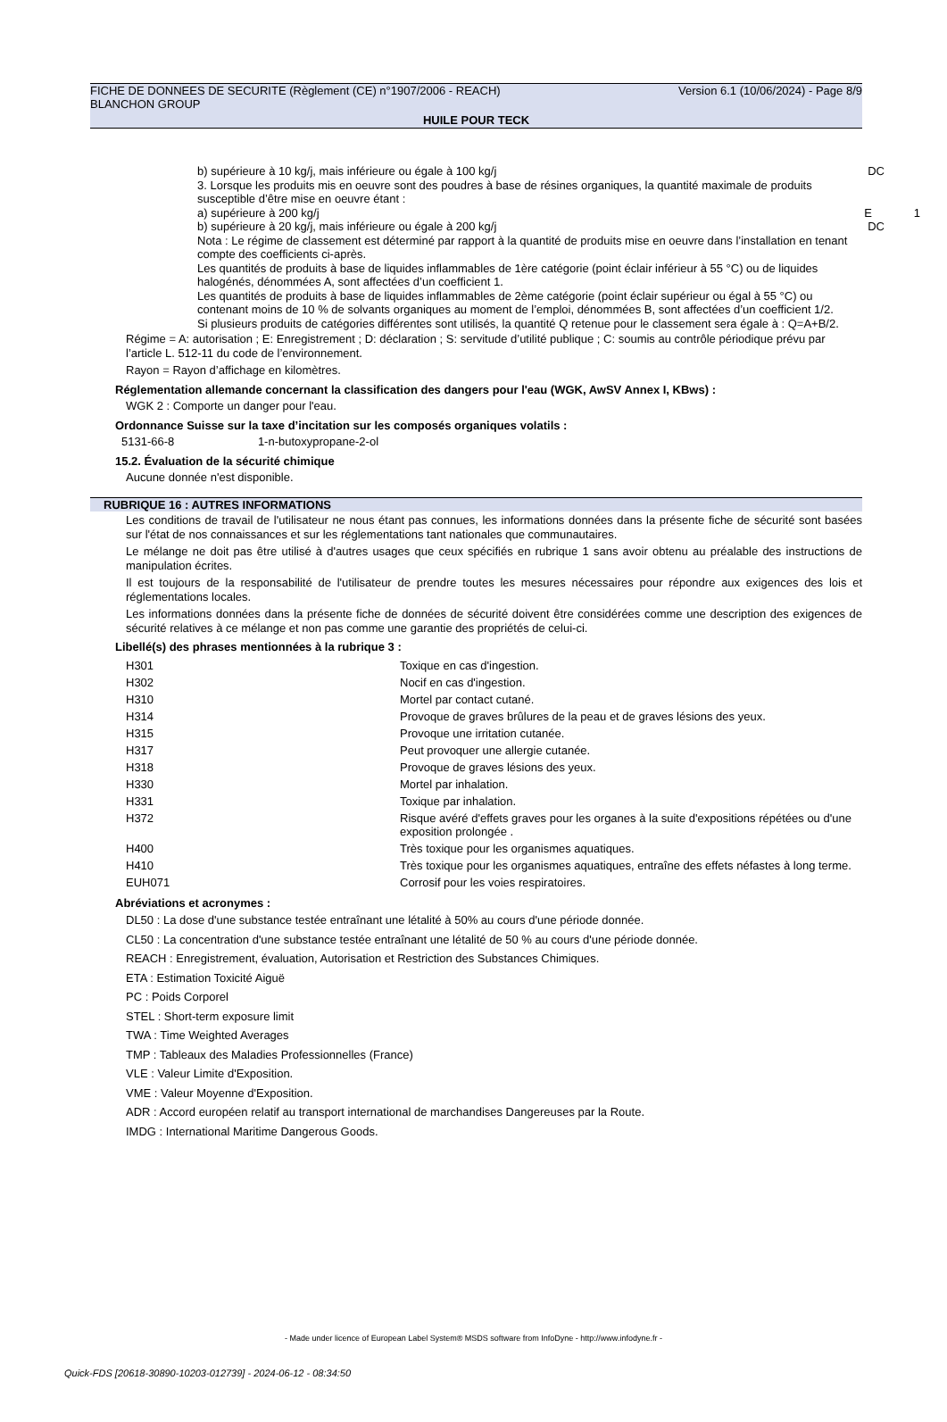FICHE DE DONNEES DE SECURITE (Règlement (CE) n°1907/2006 - REACH) Version 6.1 (10/06/2024) - Page 8/9
BLANCHON GROUP
HUILE POUR TECK
b) supérieure à 10 kg/j, mais inférieure ou égale à 100 kg/j DC
3. Lorsque les produits mis en oeuvre sont des poudres à base de résines organiques, la quantité maximale de produits susceptible d’être mise en oeuvre étant :
a) supérieure à 200 kg/j E 1
b) supérieure à 20 kg/j, mais inférieure ou égale à 200 kg/j DC
Nota : Le régime de classement est déterminé par rapport à la quantité de produits mise en oeuvre dans l’installation en tenant compte des coefficients ci-après.
Les quantités de produits à base de liquides inflammables de 1ère catégorie (point éclair inférieur à 55 °C) ou de liquides halogénés, dénommées A, sont affectées d’un coefficient 1.
Les quantités de produits à base de liquides inflammables de 2ème catégorie (point éclair supérieur ou égal à 55 °C) ou contenant moins de 10 % de solvants organiques au moment de l’emploi, dénommées B, sont affectées d’un coefficient 1/2.
Si plusieurs produits de catégories différentes sont utilisés, la quantité Q retenue pour le classement sera égale à : Q=A+B/2.
Régime = A: autorisation ; E: Enregistrement ; D: déclaration ; S: servitude d’utilité publique ; C: soumis au contrôle périodique prévu par l’article L. 512-11 du code de l’environnement.
Rayon = Rayon d’affichage en kilomètres.
Réglementation allemande concernant la classification des dangers pour l'eau (WGK, AwSV Annex I, KBws) :
WGK 2 : Comporte un danger pour l'eau.
Ordonnance Suisse sur la taxe d’incitation sur les composés organiques volatils :
5131-66-8 1-n-butoxypropane-2-ol
15.2. Évaluation de la sécurité chimique
Aucune donnée n'est disponible.
RUBRIQUE 16 : AUTRES INFORMATIONS
Les conditions de travail de l'utilisateur ne nous étant pas connues, les informations données dans la présente fiche de sécurité sont basées sur l'état de nos connaissances et sur les réglementations tant nationales que communautaires.
Le mélange ne doit pas être utilisé à d'autres usages que ceux spécifiés en rubrique 1 sans avoir obtenu au préalable des instructions de manipulation écrites.
Il est toujours de la responsabilité de l'utilisateur de prendre toutes les mesures nécessaires pour répondre aux exigences des lois et réglementations locales.
Les informations données dans la présente fiche de données de sécurité doivent être considérées comme une description des exigences de sécurité relatives à ce mélange et non pas comme une garantie des propriétés de celui-ci.
Libellé(s) des phrases mentionnées à la rubrique 3 :
| H301 | Toxique en cas d'ingestion. |
| H302 | Nocif en cas d'ingestion. |
| H310 | Mortel par contact cutané. |
| H314 | Provoque de graves brûlures de la peau et de graves lésions des yeux. |
| H315 | Provoque une irritation cutanée. |
| H317 | Peut provoquer une allergie cutanée. |
| H318 | Provoque de graves lésions des yeux. |
| H330 | Mortel par inhalation. |
| H331 | Toxique par inhalation. |
| H372 | Risque avéré d'effets graves pour les organes à la suite d'expositions répétées ou d'une exposition prolongée . |
| H400 | Très toxique pour les organismes aquatiques. |
| H410 | Très toxique pour les organismes aquatiques, entraîne des effets néfastes à long terme. |
| EUH071 | Corrosif pour les voies respiratoires. |
Abréviations et acronymes :
DL50 : La dose d'une substance testée entraînant une létalité à 50% au cours d'une période donnée.
CL50 : La concentration d'une substance testée entraînant une létalité de 50 % au cours d'une période donnée.
REACH : Enregistrement, évaluation, Autorisation et Restriction des Substances Chimiques.
ETA : Estimation Toxicité Aiguë
PC : Poids Corporel
STEL : Short-term exposure limit
TWA : Time Weighted Averages
TMP : Tableaux des Maladies Professionnelles (France)
VLE : Valeur Limite d'Exposition.
VME : Valeur Moyenne d'Exposition.
ADR : Accord européen relatif au transport international de marchandises Dangereuses par la Route.
IMDG : International Maritime Dangerous Goods.
- Made under licence of European Label System® MSDS software from InfoDyne - http://www.infodyne.fr -
Quick-FDS [20618-30890-10203-012739] - 2024-06-12 - 08:34:50